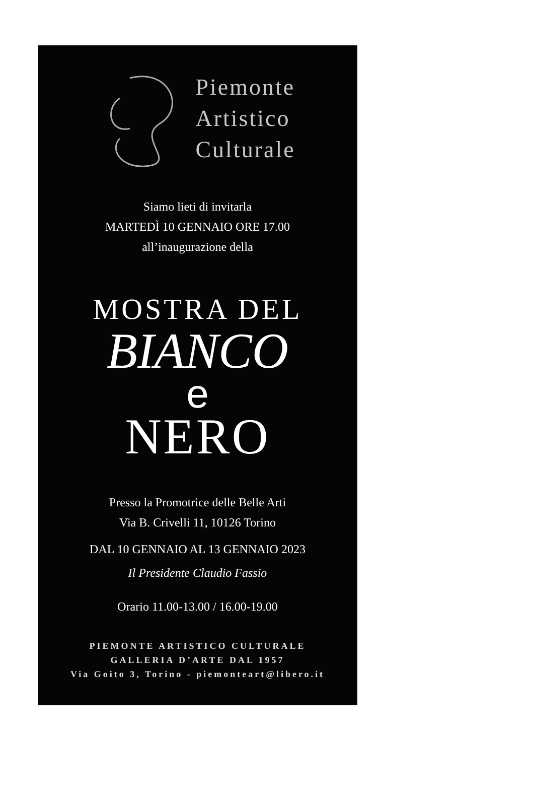Piemonte
Artistico
Culturale
Siamo lieti di invitarla
MARTEDÌ 10 GENNAIO ORE 17.00
all’inaugurazione della
MOSTRA DEL
BIANCO
e
NERO
Presso la Promotrice delle Belle Arti
Via B. Crivelli 11, 10126 Torino
DAL 10 GENNAIO AL 13 GENNAIO 2023
Il Presidente Claudio Fassio
Orario 11.00-13.00 / 16.00-19.00
PIEMONTE ARTISTICO CULTURALE
GALLERIA D’ARTE DAL 1957
Via Goito 3, Torino - piemonteart@libero.it